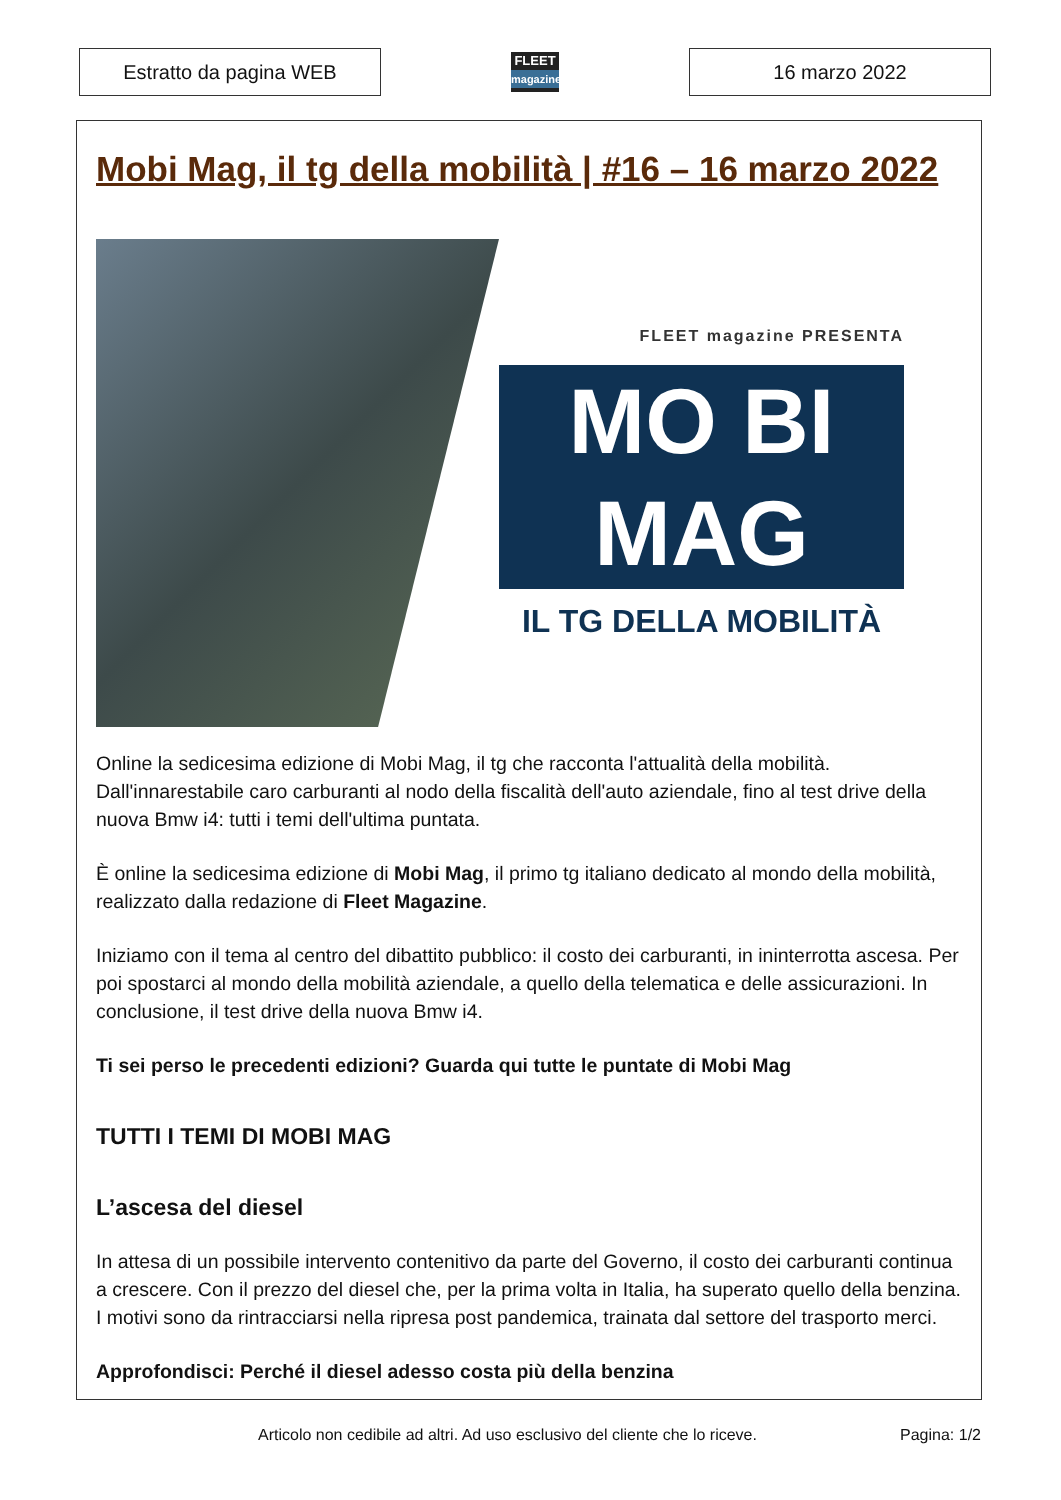Estratto da pagina WEB
FLEET
magazine
16 marzo 2022
Mobi Mag, il tg della mobilità | #16 – 16 marzo 2022
FLEET magazine PRESENTA
MO BI
MAG
IL TG DELLA MOBILITÀ
Online la sedicesima edizione di Mobi Mag, il tg che racconta l'attualità della mobilità. Dall'innarestabile caro carburanti al nodo della fiscalità dell'auto aziendale, fino al test drive della nuova Bmw i4: tutti i temi dell'ultima puntata.
È online la sedicesima edizione di Mobi Mag, il primo tg italiano dedicato al mondo della mobilità, realizzato dalla redazione di Fleet Magazine.
Iniziamo con il tema al centro del dibattito pubblico: il costo dei carburanti, in ininterrotta ascesa. Per poi spostarci al mondo della mobilità aziendale, a quello della telematica e delle assicurazioni. In conclusione, il test drive della nuova Bmw i4.
Ti sei perso le precedenti edizioni? Guarda qui tutte le puntate di Mobi Mag
TUTTI I TEMI DI MOBI MAG
L’ascesa del diesel
In attesa di un possibile intervento contenitivo da parte del Governo, il costo dei carburanti continua a crescere. Con il prezzo del diesel che, per la prima volta in Italia, ha superato quello della benzina. I motivi sono da rintracciarsi nella ripresa post pandemica, trainata dal settore del trasporto merci.
Approfondisci: Perché il diesel adesso costa più della benzina
Articolo non cedibile ad altri. Ad uso esclusivo del cliente che lo riceve. Pagina: 1/2